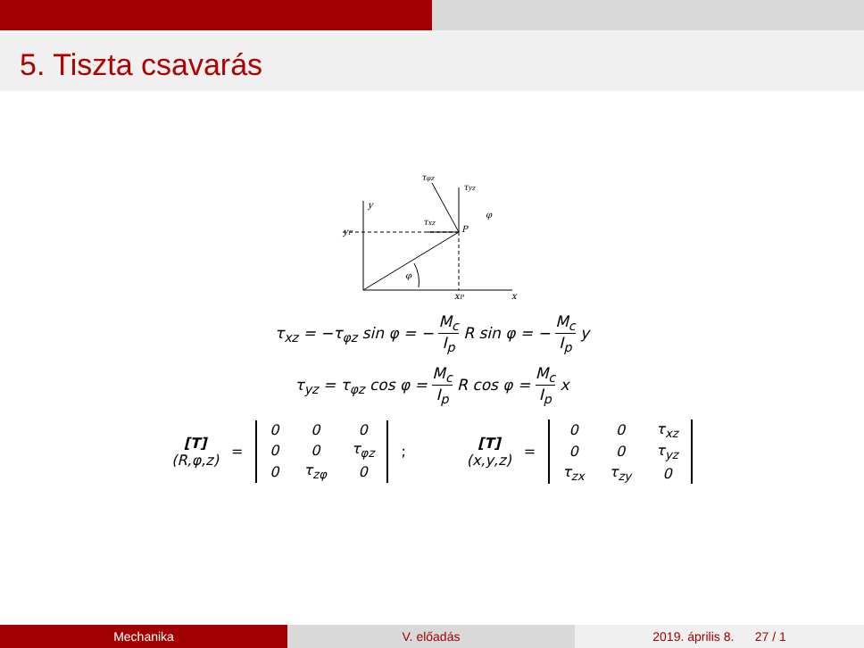5. Tiszta csavarás
y
yP
P
τxz
τyz
τφz
φ
φ
xP
x
τ<sub>xz</sub> = −τ<sub>φz</sub> sin φ = − M<sub>c</sub> I<sub>p</sub> R sin φ = − M<sub>c</sub> I<sub>p</sub> y
τ<sub>yz</sub> = τ<sub>φz</sub> cos φ = M<sub>c</sub> I<sub>p</sub> R cos φ = M<sub>c</sub> I<sub>p</sub> x
[T]
(R,φ,z) =
| 0 | 0 | 0 |
| 0 | 0 | τ<sub>φz</sub> |
| 0 | τ<sub>zφ</sub> | 0 |
; [T]
(x,y,z) =
| 0 | 0 | τ<sub>xz</sub> |
| 0 | 0 | τ<sub>yz</sub> |
| τ<sub>zx</sub> | τ<sub>zy</sub> | 0 |
Mechanika V. előadás 2019. április 8. 27 / 1